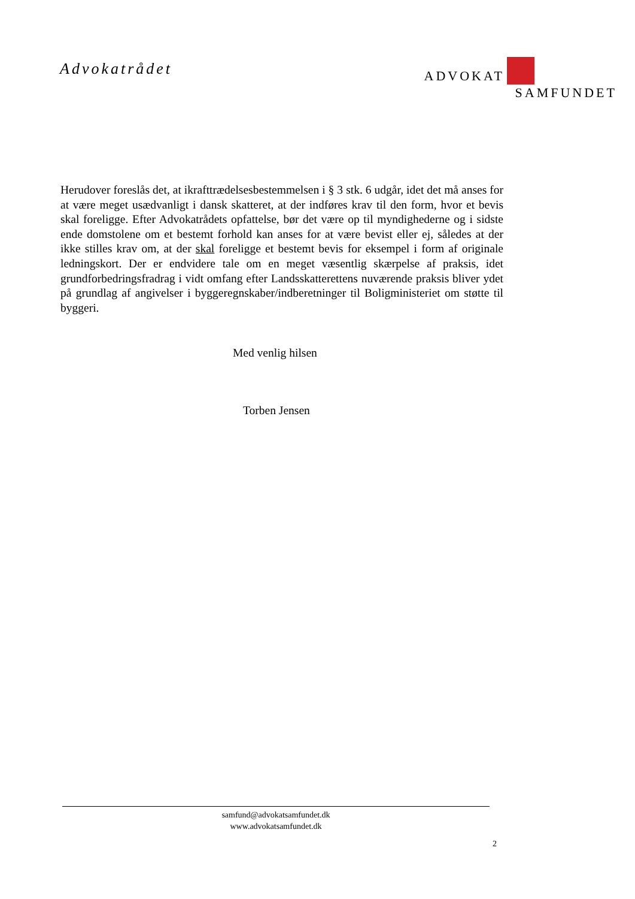Advokatrådet
ADVOKAT
SAMFUNDET
Herudover foreslås det, at ikrafttrædelsesbestemmelsen i § 3 stk. 6 udgår, idet det må anses for at være meget usædvanligt i dansk skatteret, at der indføres krav til den form, hvor et bevis skal foreligge. Efter Advokatrådets opfattelse, bør det være op til myndighederne og i sidste ende domstolene om et bestemt forhold kan anses for at være bevist eller ej, således at der ikke stilles krav om, at der skal foreligge et bestemt bevis for eksempel i form af originale ledningskort. Der er endvidere tale om en meget væsentlig skærpelse af praksis, idet grundforbedringsfradrag i vidt omfang efter Landsskatterettens nuværende praksis bliver ydet på grundlag af angivelser i byggeregnskaber/indberetninger til Boligministeriet om støtte til byggeri.
Med venlig hilsen
Torben Jensen
samfund@advokatsamfundet.dk
www.advokatsamfundet.dk
2